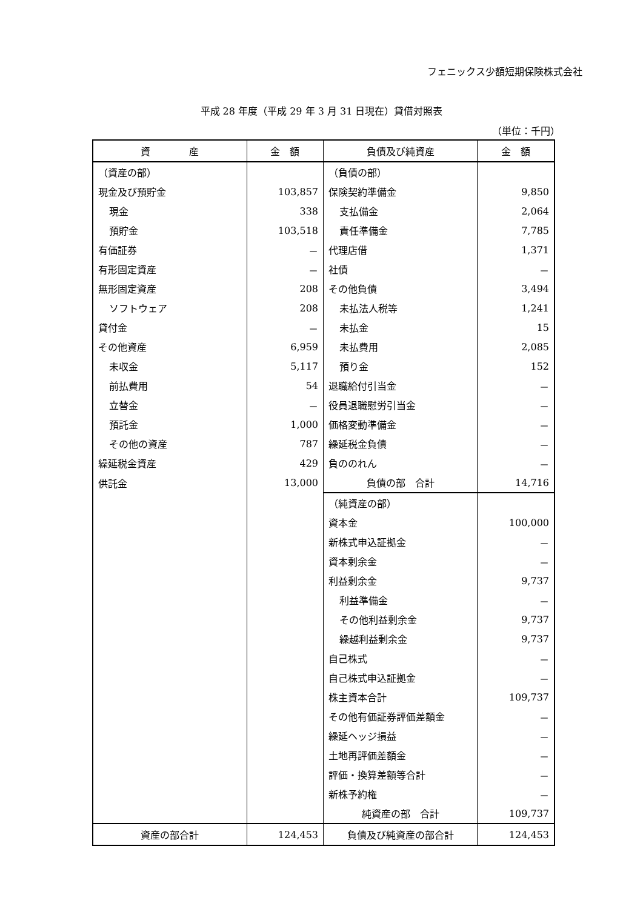フェニックス少額短期保険株式会社
平成 28 年度（平成 29 年 3 月 31 日現在）貸借対照表
（単位：千円）
| 資 産 | 金 額 | 負債及び純資産 | 金 額 |
| --- | --- | --- | --- |
| （資産の部） | | （負債の部） | |
| 現金及び預貯金 | 103,857 | 保険契約準備金 | 9,850 |
| 現金 | 338 | 支払備金 | 2,064 |
| 預貯金 | 103,518 | 責任準備金 | 7,785 |
| 有価証券 | － | 代理店借 | 1,371 |
| 有形固定資産 | － | 社債 | － |
| 無形固定資産 | 208 | その他負債 | 3,494 |
| ソフトウェア | 208 | 未払法人税等 | 1,241 |
| 貸付金 | － | 未払金 | 15 |
| その他資産 | 6,959 | 未払費用 | 2,085 |
| 未収金 | 5,117 | 預り金 | 152 |
| 前払費用 | 54 | 退職給付引当金 | － |
| 立替金 | － | 役員退職慰労引当金 | － |
| 預託金 | 1,000 | 価格変動準備金 | － |
| その他の資産 | 787 | 繰延税金負債 | － |
| 繰延税金資産 | 429 | 負ののれん | － |
| 供託金 | 13,000 | 負債の部 合計 | 14,716 |
| | | （純資産の部） | |
| | | 資本金 | 100,000 |
| | | 新株式申込証拠金 | － |
| | | 資本剰余金 | － |
| | | 利益剰余金 | 9,737 |
| | | 利益準備金 | － |
| | | その他利益剰余金 | 9,737 |
| | | 繰越利益剰余金 | 9,737 |
| | | 自己株式 | － |
| | | 自己株式申込証拠金 | － |
| | | 株主資本合計 | 109,737 |
| | | その他有価証券評価差額金 | － |
| | | 繰延ヘッジ損益 | － |
| | | 土地再評価差額金 | － |
| | | 評価・換算差額等合計 | － |
| | | 新株予約権 | － |
| | | 純資産の部 合計 | 109,737 |
| 資産の部合計 | 124,453 | 負債及び純資産の部合計 | 124,453 |